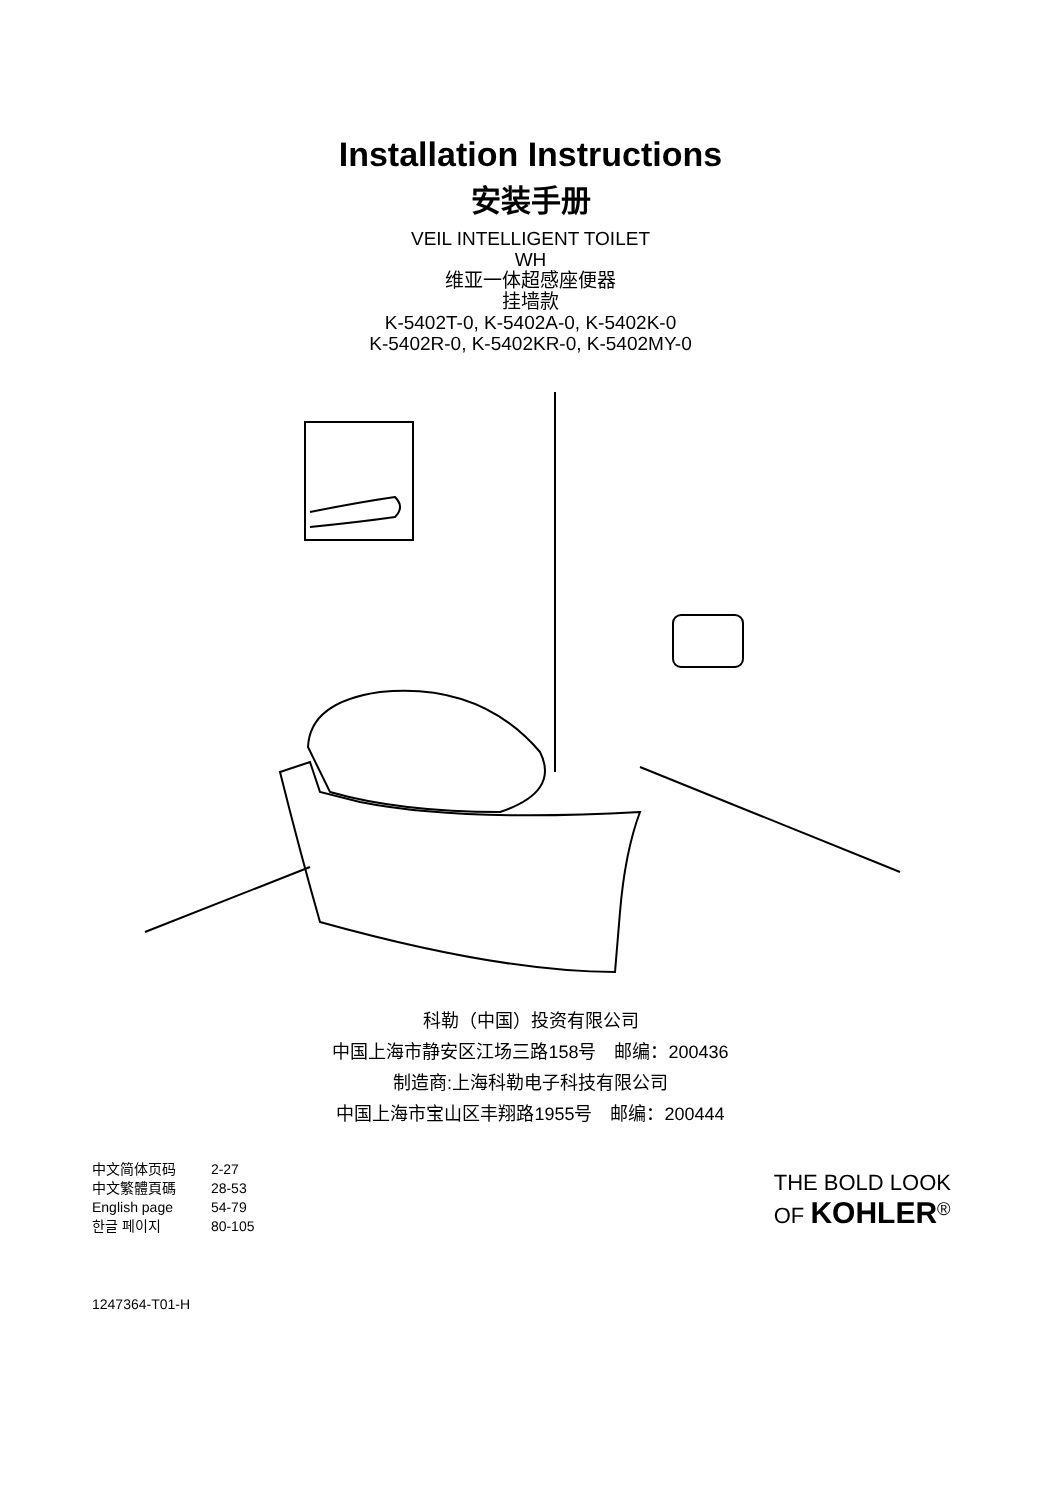Installation Instructions
安装手册
VEIL INTELLIGENT TOILET
WH
维亚一体超感座便器
挂墙款
K-5402T-0, K-5402A-0, K-5402K-0
K-5402R-0, K-5402KR-0, K-5402MY-0
科勒（中国）投资有限公司
中国上海市静安区江场三路158号　邮编：200436
制造商:上海科勒电子科技有限公司
中国上海市宝山区丰翔路1955号　邮编：200444
中文简体页码 2-27
中文繁體頁碼 28-53
English page 54-79
한글 페이지 80-105
THE BOLD LOOK
OF KOHLER<sup>®</sup>
1247364-T01-H